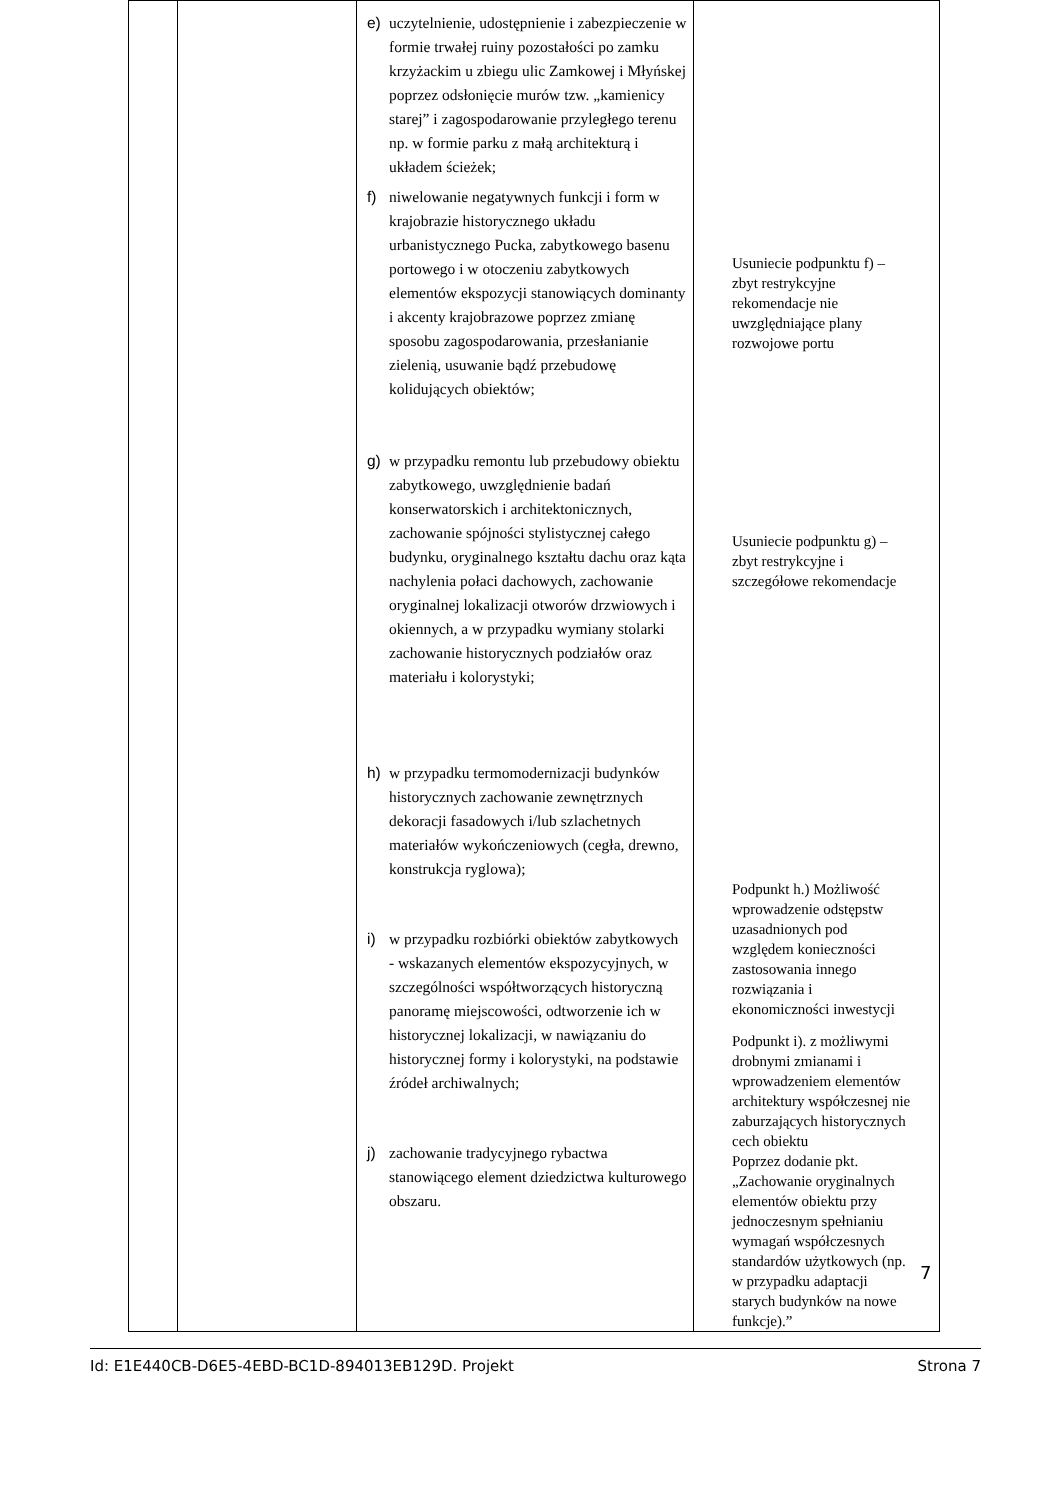| | | e) uczytelnienie, udostępnienie i zabezpieczenie w formie trwałej ruiny pozostałości po zamku krzyżackim u zbiegu ulic Zamkowej i Młyńskej poprzez odsłonięcie murów tzw. „kamienicy starej” i zagospodarowanie przyległego terenu np. w formie parku z małą architekturą i układem ścieżek; f) niwelowanie negatywnych funkcji i form w krajobrazie historycznego układu urbanistycznego Pucka, zabytkowego basenu portowego i w otoczeniu zabytkowych elementów ekspozycji stanowiących dominanty i akcenty krajobrazowe poprzez zmianę sposobu zagospodarowania, przesłanianie zielenią, usuwanie bądź przebudowę kolidujących obiektów; g) w przypadku remontu lub przebudowy obiektu zabytkowego, uwzględnienie badań konserwatorskich i architektonicznych, zachowanie spójności stylistycznej całego budynku, oryginalnego kształtu dachu oraz kąta nachylenia połaci dachowych, zachowanie oryginalnej lokalizacji otworów drzwiowych i okiennych, a w przypadku wymiany stolarki zachowanie historycznych podziałów oraz materiału i kolorystyki; h) w przypadku termomodernizacji budynków historycznych zachowanie zewnętrznych dekoracji fasadowych i/lub szlachetnych materiałów wykończeniowych (cegła, drewno, konstrukcja ryglowa); i) w przypadku rozbiórki obiektów zabytkowych - wskazanych elementów ekspozycyjnych, w szczególności współtworzących historyczną panoramę miejscowości, odtworzenie ich w historycznej lokalizacji, w nawiązaniu do historycznej formy i kolorystyki, na podstawie źródeł archiwalnych; j) zachowanie tradycyjnego rybactwa stanowiącego element dziedzictwa kulturowego obszaru. | Usuniecie podpunktu f) – zbyt restrykcyjne rekomendacje nie uwzględniające plany rozwojowe portu Usuniecie podpunktu g) – zbyt restrykcyjne i szczegółowe rekomendacje Podpunkt h.) Możliwość wprowadzenie odstępstw uzasadnionych pod względem konieczności zastosowania innego rozwiązania i ekonomiczności inwestycji Podpunkt i). z możliwymi drobnymi zmianami i wprowadzeniem elementów architektury współczesnej nie zaburzających historycznych cech obiektu Poprzez dodanie pkt. „Zachowanie oryginalnych elementów obiektu przy jednoczesnym spełnianiu wymagań współczesnych standardów użytkowych (np. w przypadku adaptacji starych budynków na nowe funkcje).” |
7
Id: E1E440CB-D6E5-4EBD-BC1D-894013EB129D. Projekt Strona 7